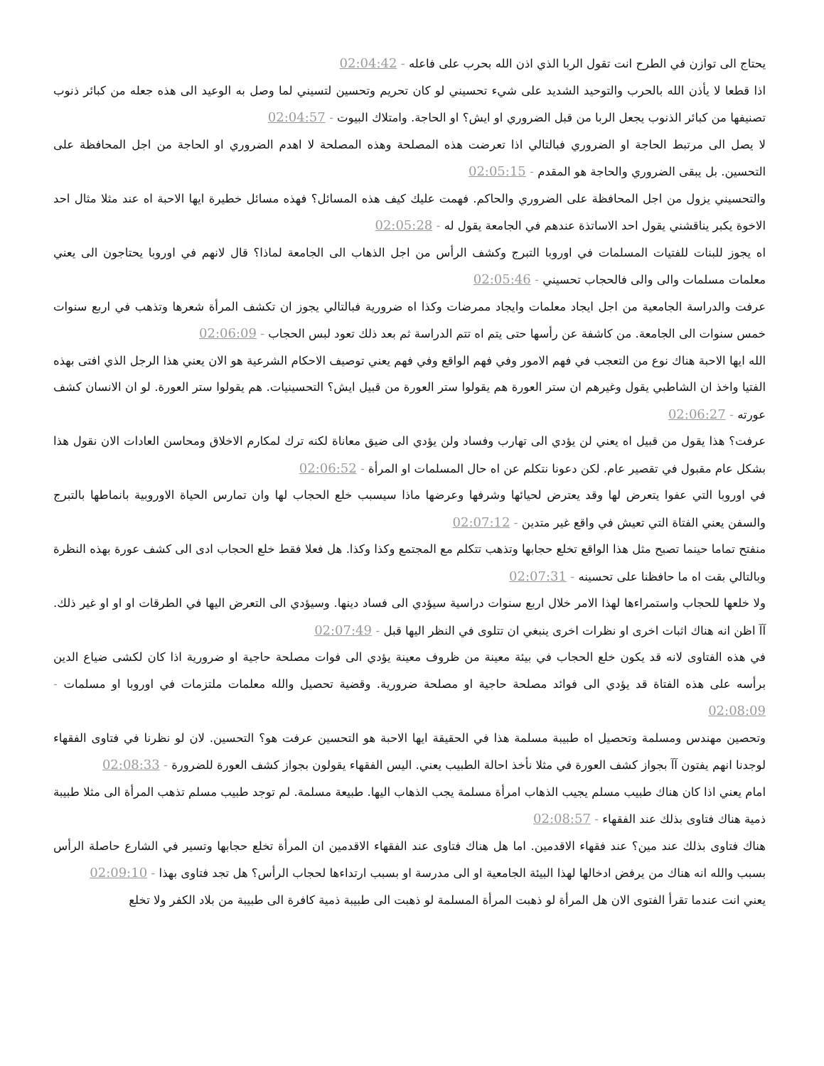يحتاج الى توازن في الطرح انت تقول الربا الذي اذن الله بحرب على فاعله - 02:04:42
اذا قطعا لا يأذن الله بالحرب والتوحيد الشديد على شيء تحسيني لو كان تحريم وتحسين لتسيني لما وصل به الوعيد الى هذه جعله من كبائر ذنوب تصنيفها من كبائر الذنوب يجعل الربا من قبل الضروري او ايش؟ او الحاجة. وامتلاك البيوت - 02:04:57
لا يصل الى مرتبط الحاجة او الضروري فبالتالي اذا تعرضت هذه المصلحة وهذه المصلحة لا اهدم الضروري او الحاجة من اجل المحافظة على التحسين. بل يبقى الضروري والحاجة هو المقدم - 02:05:15
والتحسيني يزول من اجل المحافظة على الضروري والحاكم. فهمت عليك كيف هذه المسائل؟ فهذه مسائل خطيرة ايها الاحبة اه عند مثلا مثال احد الاخوة يكبر يناقشني يقول احد الاساتذة عندهم في الجامعة يقول له - 02:05:28
اه يجوز للبنات للفتيات المسلمات في اوروبا التبرج وكشف الرأس من اجل الذهاب الى الجامعة لماذا؟ قال لانهم في اوروبا يحتاجون الى يعني معلمات مسلمات والى والى فالحجاب تحسيني - 02:05:46
عرفت والدراسة الجامعية من اجل ايجاد معلمات وايجاد ممرضات وكذا اه ضرورية فبالتالي يجوز ان تكشف المرأة شعرها وتذهب في اربع سنوات خمس سنوات الى الجامعة. من كاشفة عن رأسها حتى يتم اه تتم الدراسة ثم بعد ذلك تعود لبس الحجاب - 02:06:09
الله ايها الاحبة هناك نوع من التعجب في فهم الامور وفي فهم الواقع وفي فهم يعني توصيف الاحكام الشرعية هو الان يعني هذا الرجل الذي افتى بهذه الفتيا واخذ ان الشاطبي يقول وغيرهم ان ستر العورة هم يقولوا ستر العورة من قبيل ايش؟ التحسينيات. هم يقولوا ستر العورة. لو ان الانسان كشف عورته - 02:06:27
عرفت؟ هذا يقول من قبيل اه يعني لن يؤدي الى تهارب وفساد ولن يؤدي الى ضيق معاناة لكنه ترك لمكارم الاخلاق ومحاسن العادات الان نقول هذا بشكل عام مقبول في تقصير عام. لكن دعونا نتكلم عن اه حال المسلمات او المرأة - 02:06:52
في اوروبا التي عفوا يتعرض لها وقد يعترض لحيائها وشرفها وعرضها ماذا سيسبب خلع الحجاب لها وان تمارس الحياة الاوروبية بانماطها بالتبرج والسفن يعني الفتاة التي تعيش في واقع غير متدين - 02:07:12
منفتح تماما حينما تصبح مثل هذا الواقع تخلع حجابها وتذهب تتكلم مع المجتمع وكذا وكذا. هل فعلا فقط خلع الحجاب ادى الى كشف عورة بهذه النظرة وبالتالي بقت اه ما حافظنا على تحسينه - 02:07:31
ولا خلعها للحجاب واستمراءها لهذا الامر خلال اربع سنوات دراسية سيؤدي الى فساد دينها. وسيؤدي الى التعرض اليها في الطرقات او او او غير ذلك. آآ اظن انه هناك اثبات اخرى او نظرات اخرى ينبغي ان تتلوى في النظر اليها قبل - 02:07:49
في هذه الفتاوى لانه قد يكون خلع الحجاب في بيئة معينة من ظروف معينة يؤدي الى فوات مصلحة حاجية او ضرورية اذا كان لكشى ضياع الدين برأسه على هذه الفتاة قد يؤدي الى فوائد مصلحة حاجية او مصلحة ضرورية. وقضية تحصيل والله معلمات ملتزمات في اوروبا او مسلمات - 02:08:09
وتحصين مهندس ومسلمة وتحصيل اه طبيبة مسلمة هذا في الحقيقة ايها الاحبة هو التحسين عرفت هو؟ التحسين. لان لو نظرنا في فتاوى الفقهاء لوجدنا انهم يفتون آآ بجواز كشف العورة في مثلا نأخذ احالة الطبيب يعني. اليس الفقهاء يقولون بجواز كشف العورة للضرورة - 02:08:33
امام يعني اذا كان هناك طبيب مسلم يجيب الذهاب امرأة مسلمة يجب الذهاب اليها. طبيعة مسلمة. لم توجد طبيب مسلم تذهب المرأة الى مثلا طبيبة ذمية هناك فتاوى بذلك عند الفقهاء - 02:08:57
هناك فتاوى بذلك عند مين؟ عند فقهاء الاقدمين. اما هل هناك فتاوى عند الفقهاء الاقدمين ان المرأة تخلع حجابها وتسير في الشارع حاصلة الرأس بسبب والله انه هناك من يرفض ادخالها لهذا البيئة الجامعية او الى مدرسة او بسبب ارتداءها لحجاب الرأس؟ هل تجد فتاوى بهذا - 02:09:10
يعني انت عندما تقرأ الفتوى الان هل المرأة لو ذهبت المرأة المسلمة لو ذهبت الى طبيبة ذمية كافرة الى طبيبة من بلاد الكفر ولا تخلع